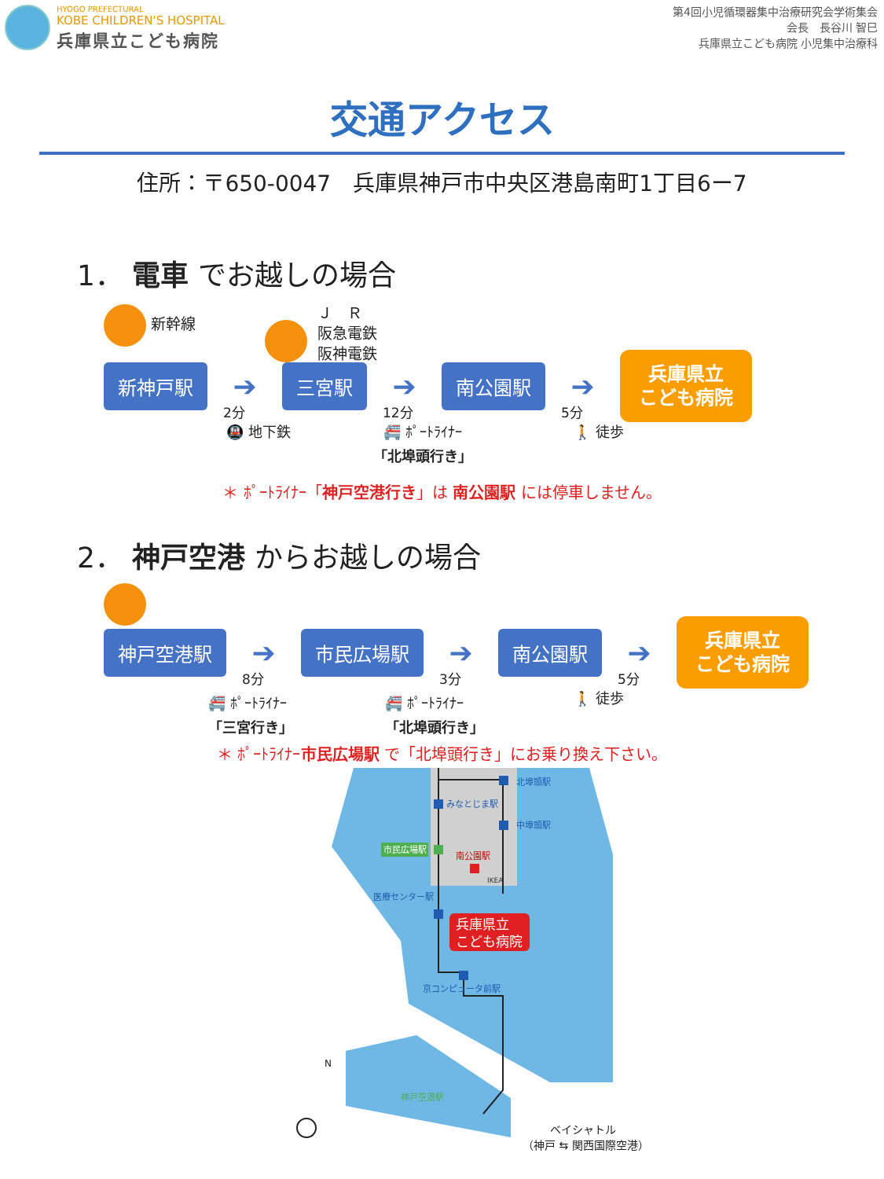HYOGO PREFECTURAL
KOBE CHILDREN'S HOSPITAL
兵庫県立こども病院
第4回小児循環器集中治療研究会学術集会
会長　長谷川 智巳
兵庫県立こども病院 小児集中治療科
交通アクセス
住所：〒650-0047　兵庫県神戸市中央区港島南町1丁目6ー7
1． 電車 でお越しの場合
新幹線 Ｊ　Ｒ
阪急電鉄
阪神電鉄
新神戸駅
➔
2分
三宮駅
➔
12分
南公園駅
➔
5分
兵庫県立
こども病院
🚇 地下鉄 🚝 ﾎﾟｰﾄﾗｲﾅｰ
「北埠頭行き」
🚶 徒歩
＊ ﾎﾟｰﾄﾗｲﾅｰ「神戸空港行き」は 南公園駅 には停車しません。
2． 神戸空港 からお越しの場合
神戸空港駅
➔
8分
市民広場駅
➔
3分
南公園駅
➔
5分
兵庫県立
こども病院
🚝 ﾎﾟｰﾄﾗｲﾅｰ
「三宮行き」
🚝 ﾎﾟｰﾄﾗｲﾅｰ
「北埠頭行き」
🚶 徒歩
＊ ﾎﾟｰﾄﾗｲﾅｰ市民広場駅 で「北埠頭行き」にお乗り換え下さい。
北埠頭駅
みなとじま駅
中埠頭駅
市民広場駅
南公園駅
IKEA
医療センター駅
兵庫県立
こども病院
京コンピュータ前駅
神戸空港駅
ベイシャトル
（神戸 ⇆ 関西国際空港）
N